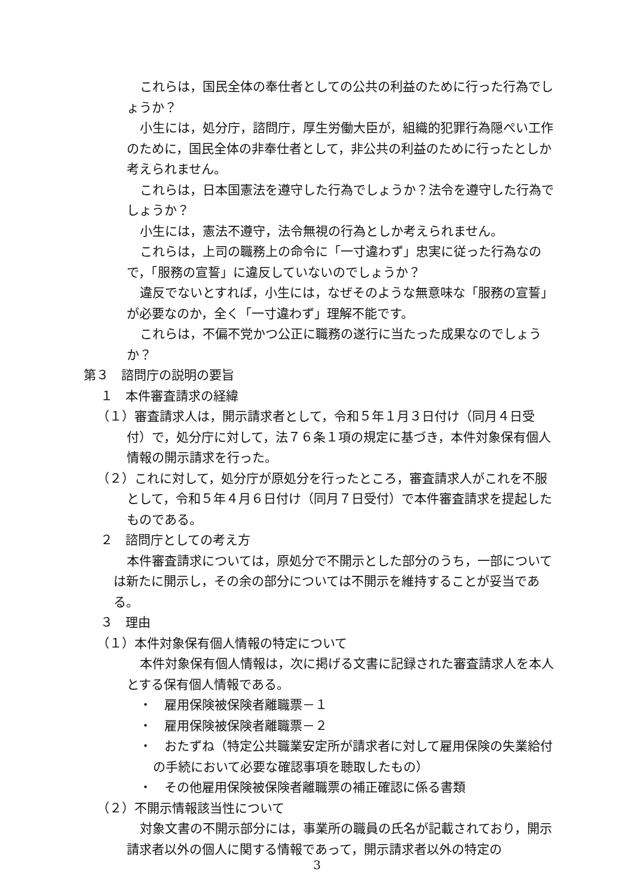これらは，国民全体の奉仕者としての公共の利益のために行った行為でしょうか？
小生には，処分庁，諮問庁，厚生労働大臣が，組織的犯罪行為隠ぺい工作のために，国民全体の非奉仕者として，非公共の利益のために行ったとしか考えられません。
これらは，日本国憲法を遵守した行為でしょうか？法令を遵守した行為でしょうか？
小生には，憲法不遵守，法令無視の行為としか考えられません。
これらは，上司の職務上の命令に「一寸違わず」忠実に従った行為なので，「服務の宣誓」に違反していないのでしょうか？
違反でないとすれば，小生には，なぜそのような無意味な「服務の宣誓」が必要なのか，全く「一寸違わず」理解不能です。
これらは，不偏不党かつ公正に職務の遂行に当たった成果なのでしょうか？
第３　諮問庁の説明の要旨
１　本件審査請求の経緯
（１）審査請求人は，開示請求者として，令和５年１月３日付け（同月４日受付）で，処分庁に対して，法７６条１項の規定に基づき，本件対象保有個人情報の開示請求を行った。
（２）これに対して，処分庁が原処分を行ったところ，審査請求人がこれを不服として，令和５年４月６日付け（同月７日受付）で本件審査請求を提起したものである。
２　諮問庁としての考え方
本件審査請求については，原処分で不開示とした部分のうち，一部については新たに開示し，その余の部分については不開示を維持することが妥当である。
３　理由
（１）本件対象保有個人情報の特定について
本件対象保有個人情報は，次に掲げる文書に記録された審査請求人を本人とする保有個人情報である。
　・　雇用保険被保険者離職票－１
　・　雇用保険被保険者離職票－２
　・　おたずね（特定公共職業安定所が請求者に対して雇用保険の失業給付の手続において必要な確認事項を聴取したもの）
　・　その他雇用保険被保険者離職票の補正確認に係る書類
（２）不開示情報該当性について
対象文書の不開示部分には，事業所の職員の氏名が記載されており，開示請求者以外の個人に関する情報であって，開示請求者以外の特定の
3